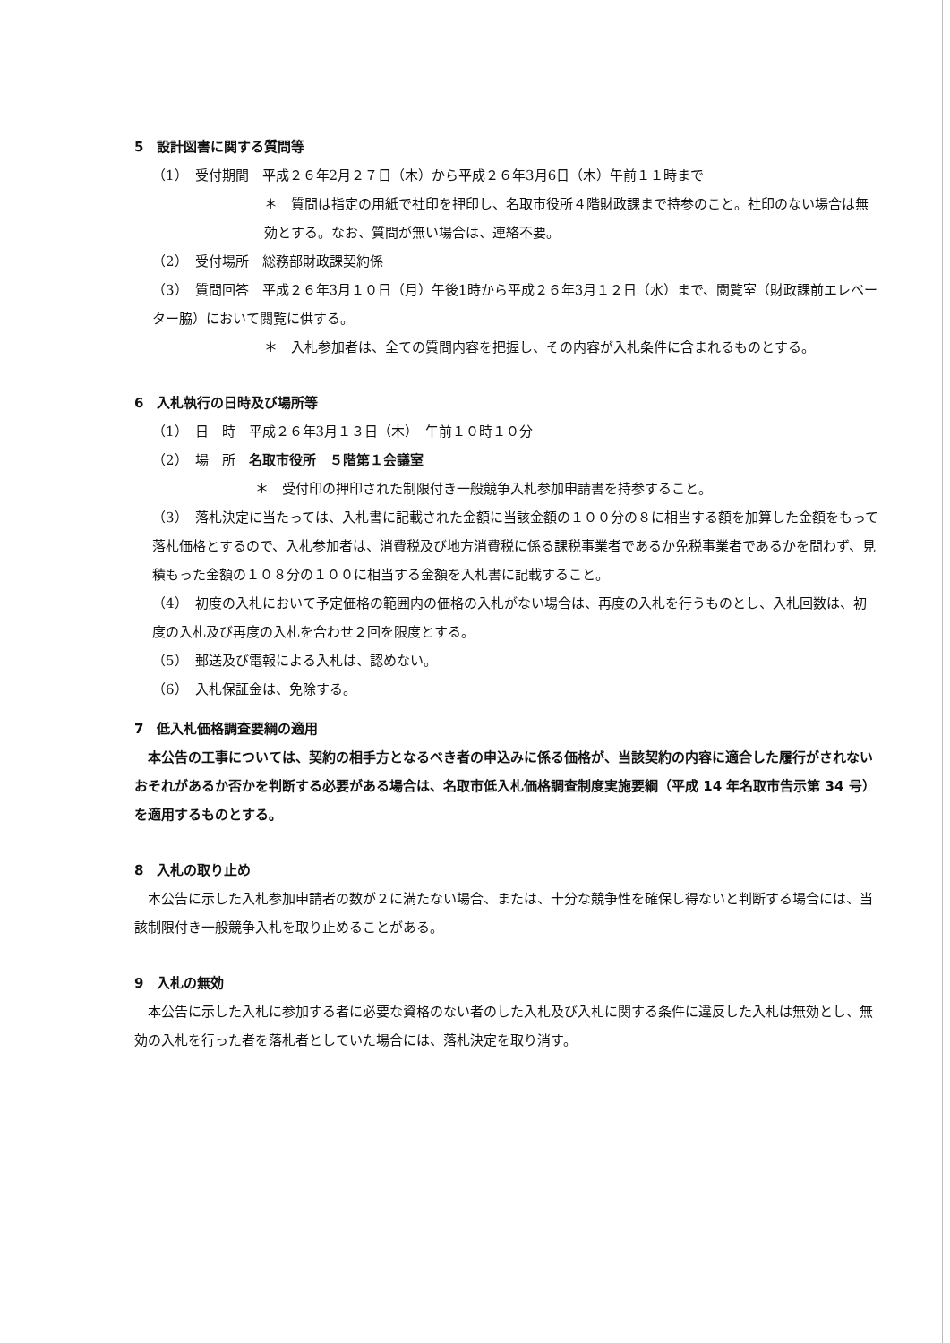5　設計図書に関する質問等
（1）　受付期間　平成２６年2月２７日（木）から平成２６年3月6日（木）午前１１時まで
＊　質問は指定の用紙で社印を押印し、名取市役所４階財政課まで持参のこと。社印のない場合は無効とする。なお、質問が無い場合は、連絡不要。
（2）　受付場所　総務部財政課契約係
（3）　質問回答　平成２６年3月１０日（月）午後1時から平成２６年3月１２日（水）まで、閲覧室（財政課前エレベーター脇）において閲覧に供する。
＊　入札参加者は、全ての質問内容を把握し、その内容が入札条件に含まれるものとする。
6　入札執行の日時及び場所等
（1）　日　時　平成２６年3月１３日（木）　午前１０時１０分
（2）　場　所　名取市役所　５階第１会議室
＊　受付印の押印された制限付き一般競争入札参加申請書を持参すること。
（3）　落札決定に当たっては、入札書に記載された金額に当該金額の１００分の８に相当する額を加算した金額をもって落札価格とするので、入札参加者は、消費税及び地方消費税に係る課税事業者であるか免税事業者であるかを問わず、見積もった金額の１０８分の１００に相当する金額を入札書に記載すること。
（4）　初度の入札において予定価格の範囲内の価格の入札がない場合は、再度の入札を行うものとし、入札回数は、初度の入札及び再度の入札を合わせ２回を限度とする。
（5）　郵送及び電報による入札は、認めない。
（6）　入札保証金は、免除する。
7　低入札価格調査要綱の適用
　本公告の工事については、契約の相手方となるべき者の申込みに係る価格が、当該契約の内容に適合した履行がされないおそれがあるか否かを判断する必要がある場合は、名取市低入札価格調査制度実施要綱（平成 14 年名取市告示第 34 号）を適用するものとする。
8　入札の取り止め
　本公告に示した入札参加申請者の数が２に満たない場合、または、十分な競争性を確保し得ないと判断する場合には、当該制限付き一般競争入札を取り止めることがある。
9　入札の無効
　本公告に示した入札に参加する者に必要な資格のない者のした入札及び入札に関する条件に違反した入札は無効とし、無効の入札を行った者を落札者としていた場合には、落札決定を取り消す。